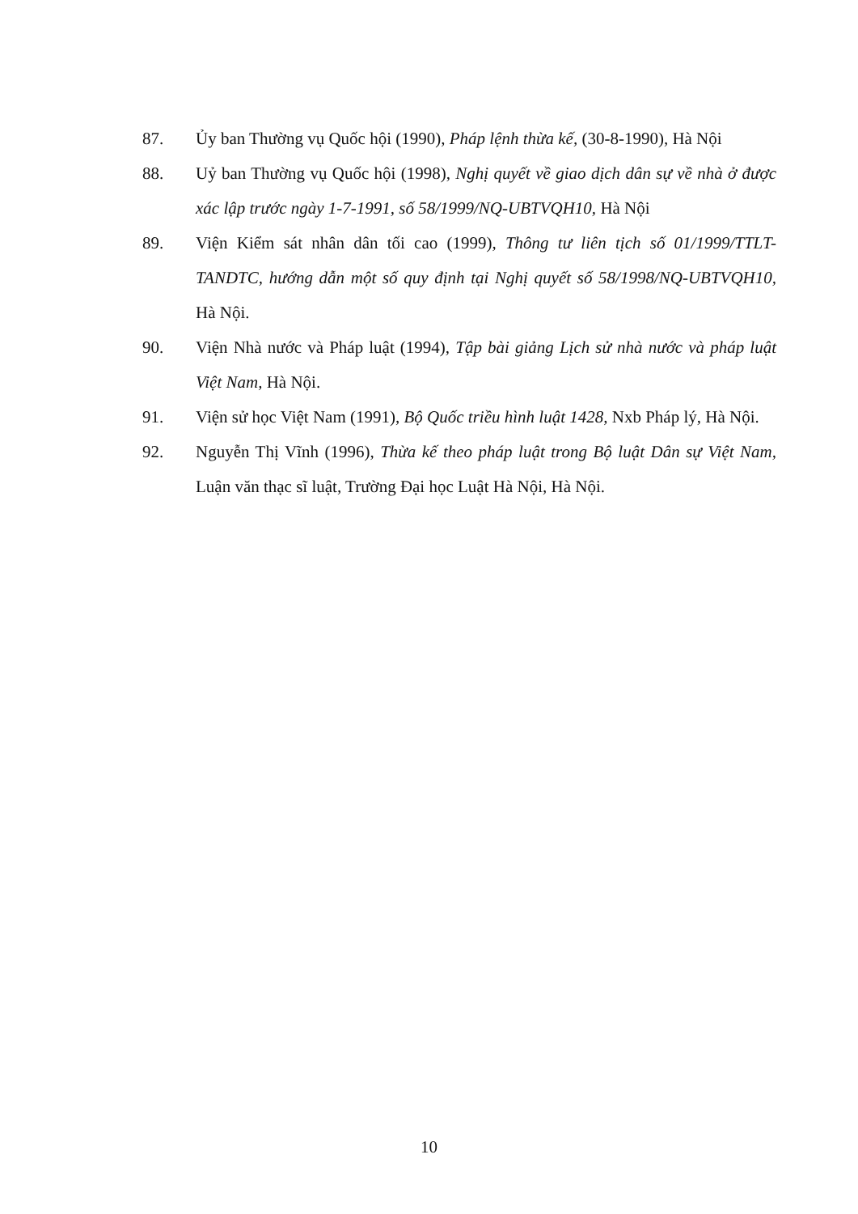87. Ủy ban Thường vụ Quốc hội (1990), Pháp lệnh thừa kế, (30-8-1990), Hà Nội
88. Uỷ ban Thường vụ Quốc hội (1998), Nghị quyết về giao dịch dân sự về nhà ở được xác lập trước ngày 1-7-1991, số 58/1999/NQ-UBTVQH10, Hà Nội
89. Viện Kiểm sát nhân dân tối cao (1999), Thông tư liên tịch số 01/1999/TTLT-TANDTC, hướng dẫn một số quy định tại Nghị quyết số 58/1998/NQ-UBTVQH10, Hà Nội.
90. Viện Nhà nước và Pháp luật (1994), Tập bài giảng Lịch sử nhà nước và pháp luật Việt Nam, Hà Nội.
91. Viện sử học Việt Nam (1991), Bộ Quốc triều hình luật 1428, Nxb Pháp lý, Hà Nội.
92. Nguyễn Thị Vĩnh (1996), Thừa kế theo pháp luật trong Bộ luật Dân sự Việt Nam, Luận văn thạc sĩ luật, Trường Đại học Luật Hà Nội, Hà Nội.
10